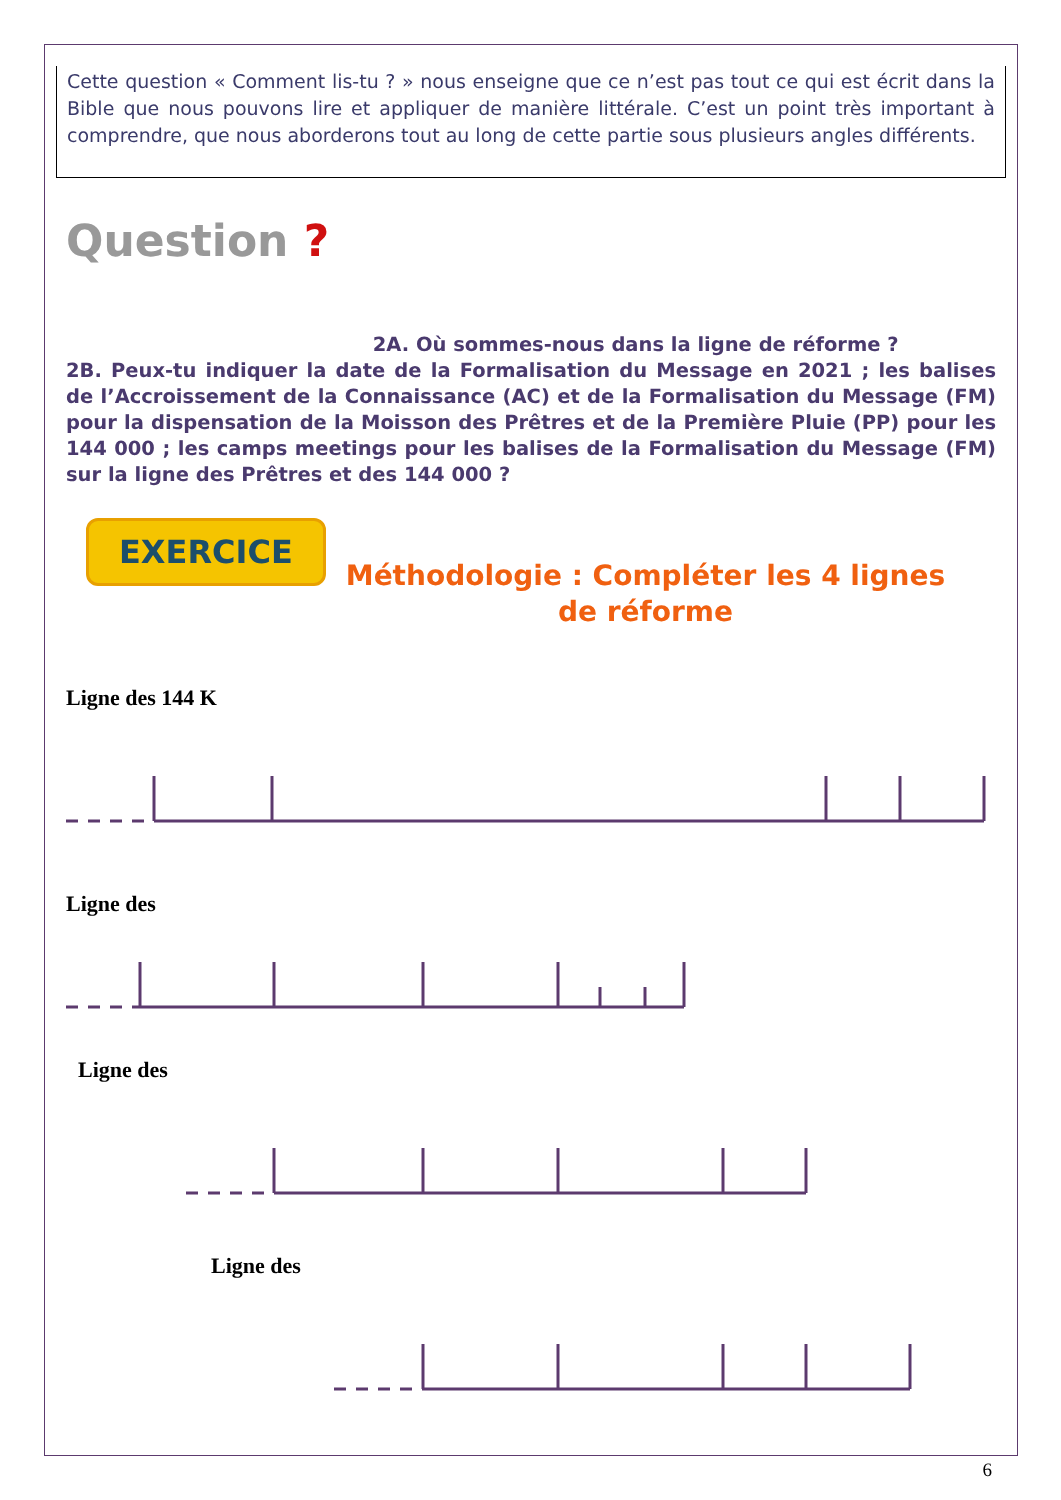Cette question « Comment lis-tu ? » nous enseigne que ce n’est pas tout ce qui est écrit dans la Bible que nous pouvons lire et appliquer de manière littérale. C’est un point très important à comprendre, que nous aborderons tout au long de cette partie sous plusieurs angles différents.
Question ? 2A. Où sommes-nous dans la ligne de réforme ?
2B. Peux-tu indiquer la date de la Formalisation du Message en 2021 ; les balises de l’Accroissement de la Connaissance (AC) et de la Formalisation du Message (FM) pour la dispensation de la Moisson des Prêtres et de la Première Pluie (PP) pour les 144 000 ; les camps meetings pour les balises de la Formalisation du Message (FM) sur la ligne des Prêtres et des 144 000 ?
EXERCICE
Méthodologie : Compléter les 4 lignes
de réforme
Ligne des 144 K
Ligne des
Ligne des
Ligne des
6